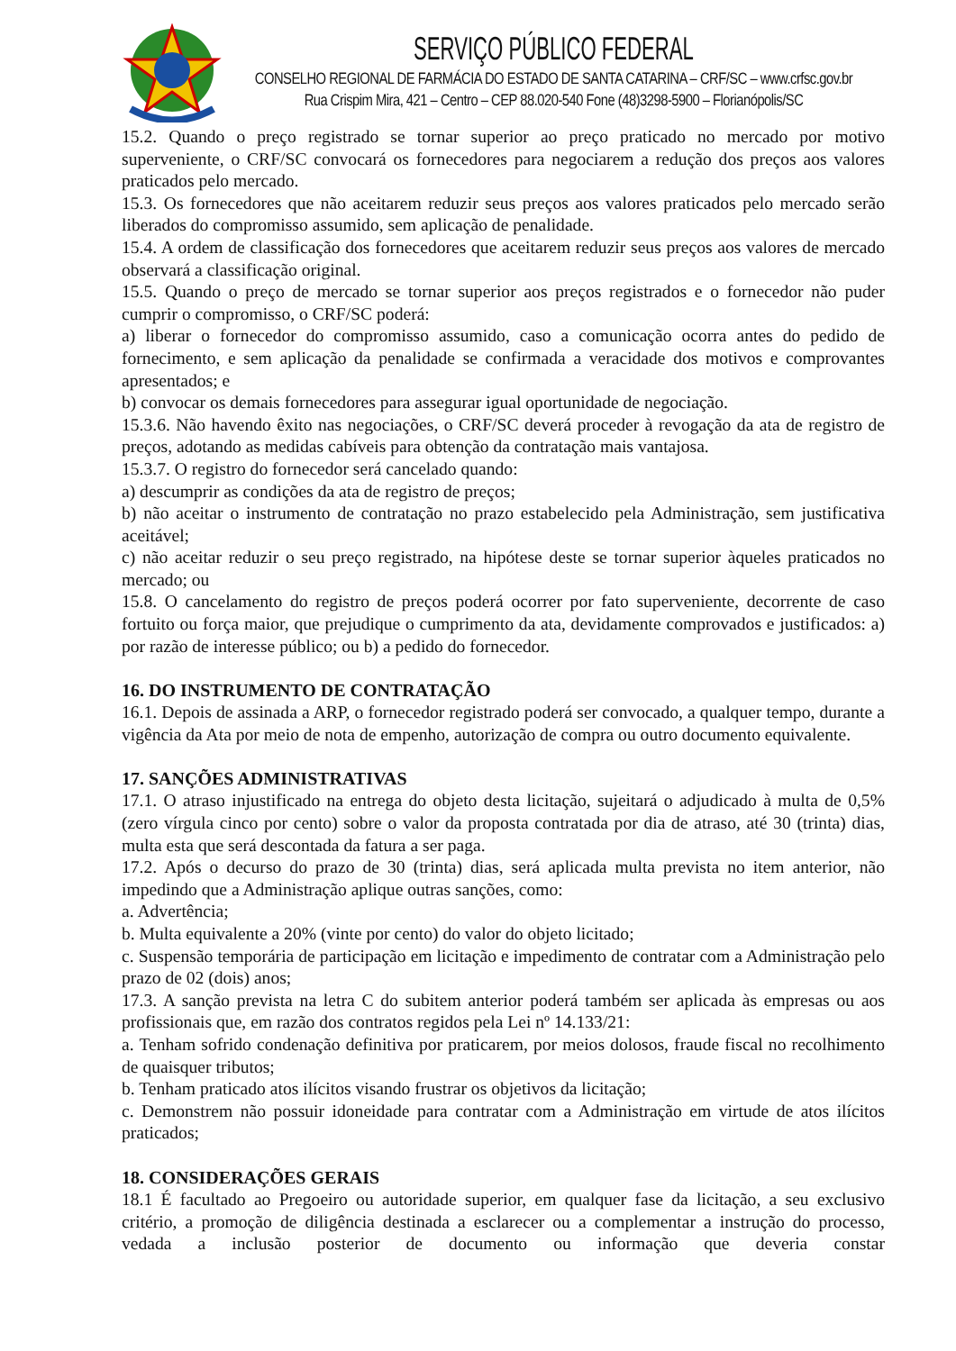SERVIÇO PÚBLICO FEDERAL
CONSELHO REGIONAL DE FARMÁCIA DO ESTADO DE SANTA CATARINA – CRF/SC – www.crfsc.gov.br
Rua Crispim Mira, 421 – Centro – CEP 88.020-540 Fone (48)3298-5900 – Florianópolis/SC
15.2. Quando o preço registrado se tornar superior ao preço praticado no mercado por motivo superveniente, o CRF/SC convocará os fornecedores para negociarem a redução dos preços aos valores praticados pelo mercado.
15.3. Os fornecedores que não aceitarem reduzir seus preços aos valores praticados pelo mercado serão liberados do compromisso assumido, sem aplicação de penalidade.
15.4. A ordem de classificação dos fornecedores que aceitarem reduzir seus preços aos valores de mercado observará a classificação original.
15.5. Quando o preço de mercado se tornar superior aos preços registrados e o fornecedor não puder cumprir o compromisso, o CRF/SC poderá:
a) liberar o fornecedor do compromisso assumido, caso a comunicação ocorra antes do pedido de fornecimento, e sem aplicação da penalidade se confirmada a veracidade dos motivos e comprovantes apresentados; e
b) convocar os demais fornecedores para assegurar igual oportunidade de negociação.
15.3.6. Não havendo êxito nas negociações, o CRF/SC deverá proceder à revogação da ata de registro de preços, adotando as medidas cabíveis para obtenção da contratação mais vantajosa.
15.3.7. O registro do fornecedor será cancelado quando:
a) descumprir as condições da ata de registro de preços;
b) não aceitar o instrumento de contratação no prazo estabelecido pela Administração, sem justificativa aceitável;
c) não aceitar reduzir o seu preço registrado, na hipótese deste se tornar superior àqueles praticados no mercado; ou
15.8. O cancelamento do registro de preços poderá ocorrer por fato superveniente, decorrente de caso fortuito ou força maior, que prejudique o cumprimento da ata, devidamente comprovados e justificados: a) por razão de interesse público; ou b) a pedido do fornecedor.
16. DO INSTRUMENTO DE CONTRATAÇÃO
16.1. Depois de assinada a ARP, o fornecedor registrado poderá ser convocado, a qualquer tempo, durante a vigência da Ata por meio de nota de empenho, autorização de compra ou outro documento equivalente.
17. SANÇÕES ADMINISTRATIVAS
17.1. O atraso injustificado na entrega do objeto desta licitação, sujeitará o adjudicado à multa de 0,5% (zero vírgula cinco por cento) sobre o valor da proposta contratada por dia de atraso, até 30 (trinta) dias, multa esta que será descontada da fatura a ser paga.
17.2. Após o decurso do prazo de 30 (trinta) dias, será aplicada multa prevista no item anterior, não impedindo que a Administração aplique outras sanções, como:
a. Advertência;
b. Multa equivalente a 20% (vinte por cento) do valor do objeto licitado;
c. Suspensão temporária de participação em licitação e impedimento de contratar com a Administração pelo prazo de 02 (dois) anos;
17.3. A sanção prevista na letra C do subitem anterior poderá também ser aplicada às empresas ou aos profissionais que, em razão dos contratos regidos pela Lei nº 14.133/21:
a. Tenham sofrido condenação definitiva por praticarem, por meios dolosos, fraude fiscal no recolhimento de quaisquer tributos;
b. Tenham praticado atos ilícitos visando frustrar os objetivos da licitação;
c. Demonstrem não possuir idoneidade para contratar com a Administração em virtude de atos ilícitos praticados;
18. CONSIDERAÇÕES GERAIS
18.1 É facultado ao Pregoeiro ou autoridade superior, em qualquer fase da licitação, a seu exclusivo critério, a promoção de diligência destinada a esclarecer ou a complementar a instrução do processo, vedada a inclusão posterior de documento ou informação que deveria constar